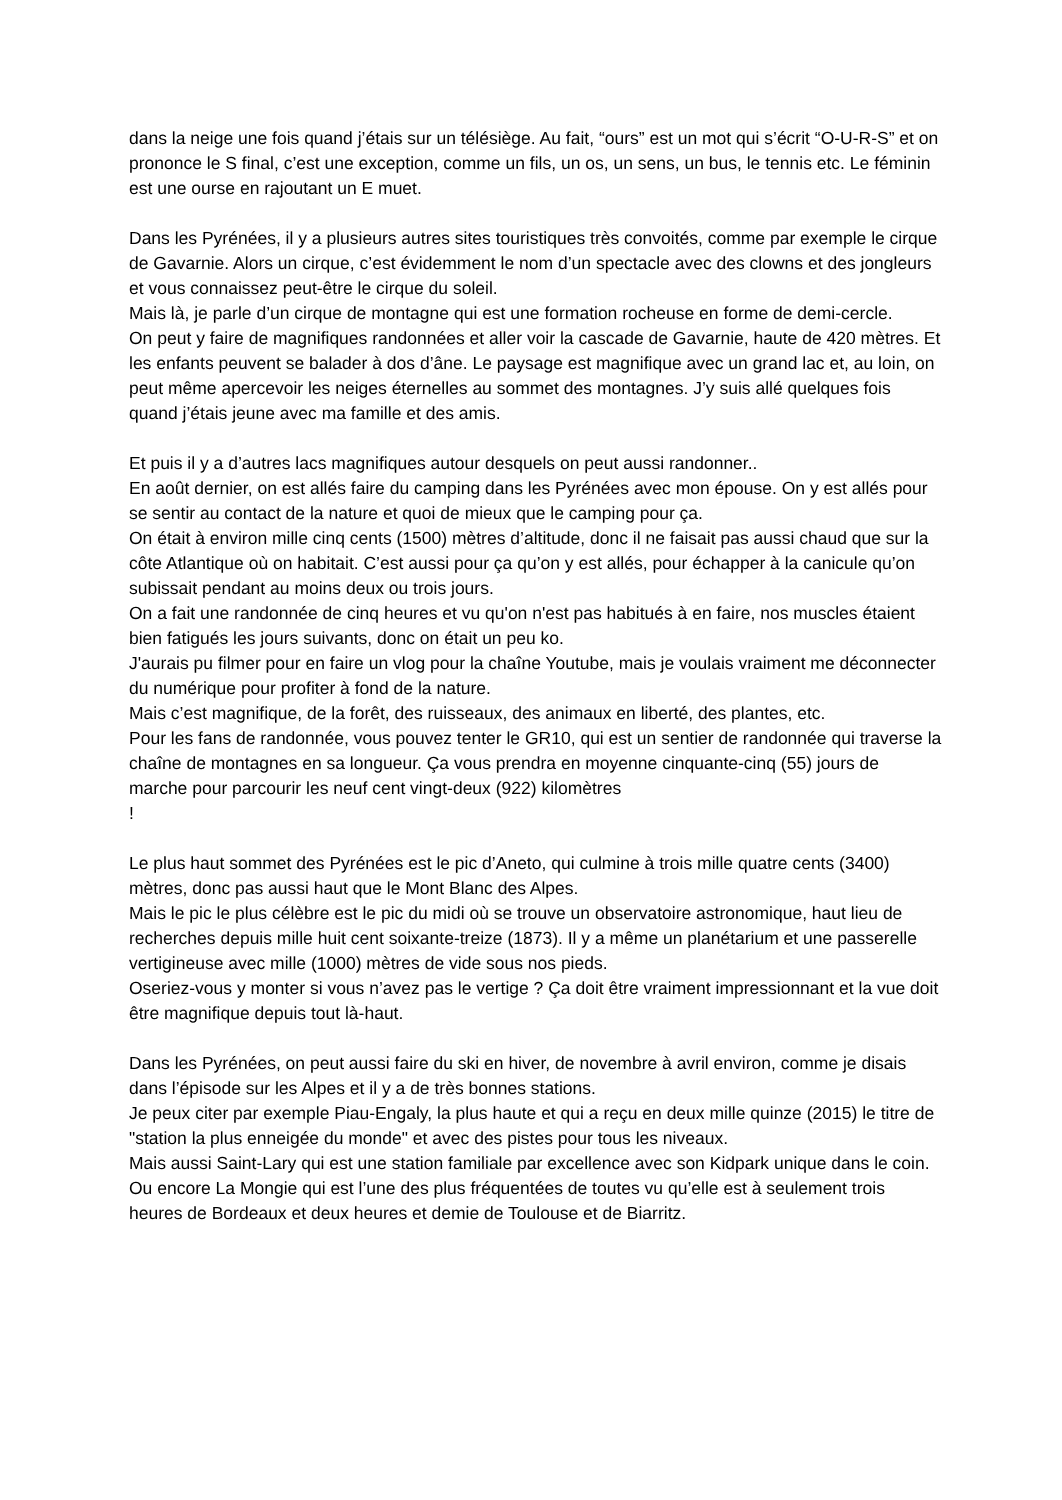dans la neige une fois quand j’étais sur un télésiège. Au fait, “ours” est un mot qui s’écrit “O-U-R-S” et on prononce le S final, c’est une exception, comme un fils, un os, un sens, un bus, le tennis etc. Le féminin est une ourse en rajoutant un E muet.
Dans les Pyrénées, il y a plusieurs autres sites touristiques très convoités, comme par exemple le cirque de Gavarnie. Alors un cirque, c’est évidemment le nom d’un spectacle avec des clowns et des jongleurs et vous connaissez peut-être le cirque du soleil.
Mais là, je parle d’un cirque de montagne qui est une formation rocheuse en forme de demi-cercle.
On peut y faire de magnifiques randonnées et aller voir la cascade de Gavarnie, haute de 420 mètres. Et les enfants peuvent se balader à dos d’âne. Le paysage est magnifique avec un grand lac et, au loin, on peut même apercevoir les neiges éternelles au sommet des montagnes. J’y suis allé quelques fois quand j’étais jeune avec ma famille et des amis.
Et puis il y a d’autres lacs magnifiques autour desquels on peut aussi randonner..
En août dernier, on est allés faire du camping dans les Pyrénées avec mon épouse. On y est allés pour se sentir au contact de la nature et quoi de mieux que le camping pour ça.
On était à environ mille cinq cents (1500) mètres d’altitude, donc il ne faisait pas aussi chaud que sur la côte Atlantique où on habitait. C’est aussi pour ça qu’on y est allés, pour échapper à la canicule qu’on subissait pendant au moins deux ou trois jours.
On a fait une randonnée de cinq heures et vu qu'on n'est pas habitués à en faire, nos muscles étaient bien fatigués les jours suivants, donc on était un peu ko.
J'aurais pu filmer pour en faire un vlog pour la chaîne Youtube, mais je voulais vraiment me déconnecter du numérique pour profiter à fond de la nature.
Mais c’est magnifique, de la forêt, des ruisseaux, des animaux en liberté, des plantes, etc.
Pour les fans de randonnée, vous pouvez tenter le GR10, qui est un sentier de randonnée qui traverse la chaîne de montagnes en sa longueur. Ça vous prendra en moyenne cinquante-cinq (55) jours de marche pour parcourir les neuf cent vingt-deux (922) kilomètres
!
Le plus haut sommet des Pyrénées est le pic d’Aneto, qui culmine à trois mille quatre cents (3400) mètres, donc pas aussi haut que le Mont Blanc des Alpes.
Mais le pic le plus célèbre est le pic du midi où se trouve un observatoire astronomique, haut lieu de recherches depuis mille huit cent soixante-treize (1873). Il y a même un planétarium et une passerelle vertigineuse avec mille (1000) mètres de vide sous nos pieds.
Oseriez-vous y monter si vous n’avez pas le vertige ? Ça doit être vraiment impressionnant et la vue doit être magnifique depuis tout là-haut.
Dans les Pyrénées, on peut aussi faire du ski en hiver, de novembre à avril environ, comme je disais dans l’épisode sur les Alpes et il y a de très bonnes stations.
Je peux citer par exemple Piau-Engaly, la plus haute et qui a reçu en deux mille quinze (2015) le titre de "station la plus enneigée du monde" et avec des pistes pour tous les niveaux.
Mais aussi Saint-Lary qui est une station familiale par excellence avec son Kidpark unique dans le coin.
Ou encore La Mongie qui est l’une des plus fréquentées de toutes vu qu’elle est à seulement trois heures de Bordeaux et deux heures et demie de Toulouse et de Biarritz.